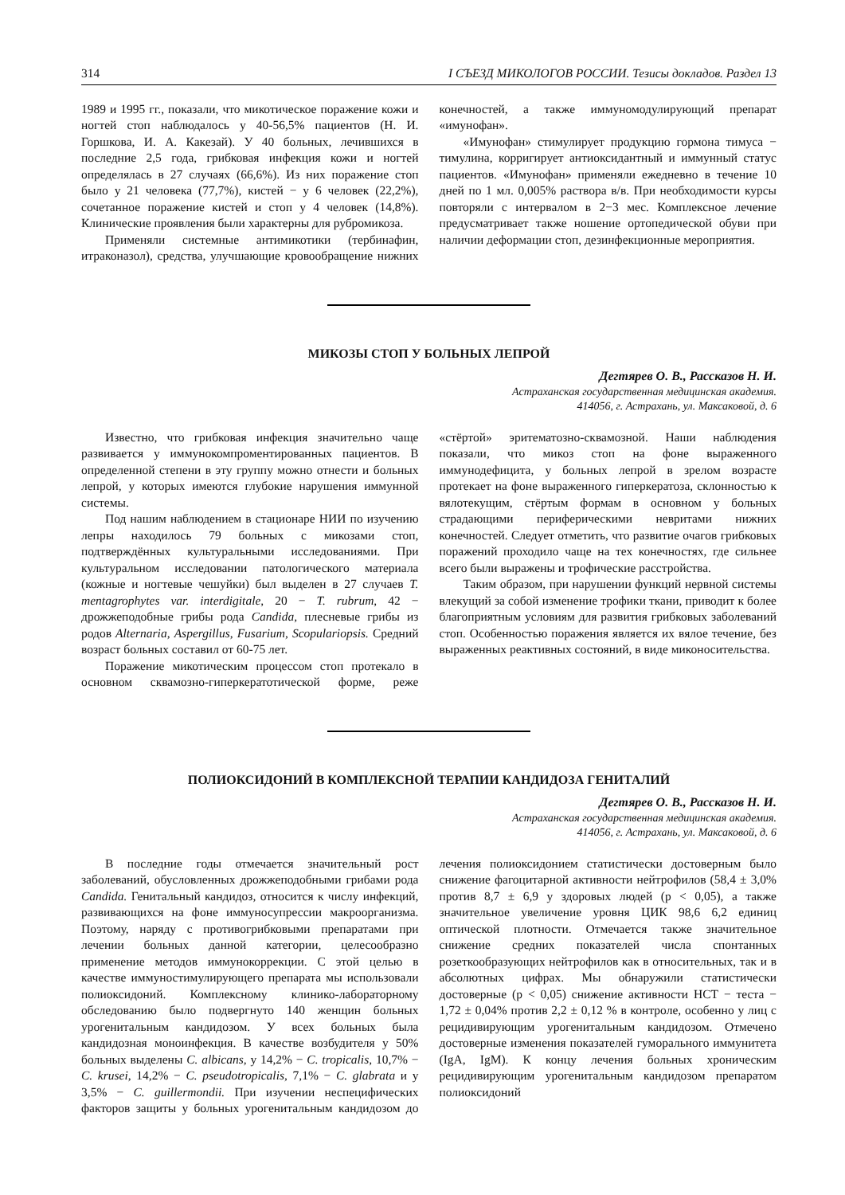314 I СЪЕЗД МИКОЛОГОВ РОССИИ. Тезисы докладов. Раздел 13
1989 и 1995 гг., показали, что микотическое поражение кожи и ногтей стоп наблюдалось у 40-56,5% пациентов (Н. И. Горшкова, И. А. Какезай). У 40 больных, лечившихся в последние 2,5 года, грибковая инфекция кожи и ногтей определялась в 27 случаях (66,6%). Из них поражение стоп было у 21 человека (77,7%), кистей − у 6 человек (22,2%), сочетанное поражение кистей и стоп у 4 человек (14,8%). Клинические проявления были характерны для рубромикоза.
Применяли системные антимикотики (тербинафин, итраконазол), средства, улучшающие кровообращение нижних конечностей, а также иммуномодулирующий препарат «имунофан».
«Имунофан» стимулирует продукцию гормона тимуса − тимулина, корригирует антиоксидантный и иммунный статус пациентов. «Имунофан» применяли ежедневно в течение 10 дней по 1 мл. 0,005% раствора в/в. При необходимости курсы повторяли с интервалом в 2−3 мес. Комплексное лечение предусматривает также ношение ортопедической обуви при наличии деформации стоп, дезинфекционные мероприятия.
МИКОЗЫ СТОП У БОЛЬНЫХ ЛЕПРОЙ
Дегтярев О. В., Рассказов Н. И.
Астраханская государственная медицинская академия.
414056, г. Астрахань, ул. Максаковой, д. 6
Известно, что грибковая инфекция значительно чаще развивается у иммунокомпроментированных пациентов. В определенной степени в эту группу можно отнести и больных лепрой, у которых имеются глубокие нарушения иммунной системы.
Под нашим наблюдением в стационаре НИИ по изучению лепры находилось 79 больных с микозами стоп, подтверждённых культуральными исследованиями. При культуральном исследовании патологического материала (кожные и ногтевые чешуйки) был выделен в 27 случаев T. mentagrophytes var. interdigitale, 20 − T. rubrum, 42 − дрожжеподобные грибы рода Candida, плесневые грибы из родов Alternaria, Aspergillus, Fusarium, Scopulariopsis. Средний возраст больных составил от 60-75 лет.
Поражение микотическим процессом стоп протекало в основном сквамозно-гиперкератотической форме, реже «стёртой» эритематозно-сквамозной. Наши наблюдения показали, что микоз стоп на фоне выраженного иммунодефицита, у больных лепрой в зрелом возрасте протекает на фоне выраженного гиперкератоза, склонностью к вялотекущим, стёртым формам в основном у больных страдающими периферическими невритами нижних конечностей. Следует отметить, что развитие очагов грибковых поражений проходило чаще на тех конечностях, где сильнее всего были выражены и трофические расстройства.
Таким образом, при нарушении функций нервной системы влекущий за собой изменение трофики ткани, приводит к более благоприятным условиям для развития грибковых заболеваний стоп. Особенностью поражения является их вялое течение, без выраженных реактивных состояний, в виде миконосительства.
ПОЛИОКСИДОНИЙ В КОМПЛЕКСНОЙ ТЕРАПИИ КАНДИДОЗА ГЕНИТАЛИЙ
Дегтярев О. В., Рассказов Н. И.
Астраханская государственная медицинская академия.
414056, г. Астрахань, ул. Максаковой, д. 6
В последние годы отмечается значительный рост заболеваний, обусловленных дрожжеподобными грибами рода Candida. Генитальный кандидоз, относится к числу инфекций, развивающихся на фоне иммуносупрессии макроорганизма. Поэтому, наряду с противогрибковыми препаратами при лечении больных данной категории, целесообразно применение методов иммунокоррекции. С этой целью в качестве иммуностимулирующего препарата мы использовали полиоксидоний. Комплексному клинико-лабораторному обследованию было подвергнуто 140 женщин больных урогенитальным кандидозом. У всех больных была кандидозная моноинфекция. В качестве возбудителя у 50% больных выделены C. albicans, у 14,2% − C. tropicalis, 10,7% − C. krusei, 14,2% − C. pseudotropicalis, 7,1% − C. glabrata и у 3,5% − C. guillermondii. При изучении неспецифических факторов защиты у больных урогенитальным кандидозом до лечения полиоксидонием статистически достоверным было снижение фагоцитарной активности нейтрофилов (58,4 ± 3,0% против 8,7 ± 6,9 у здоровых людей (p < 0,05), а также значительное увеличение уровня ЦИК 98,6 6,2 единиц оптической плотности. Отмечается также значительное снижение средних показателей числа спонтанных розеткообразующих нейтрофилов как в относительных, так и в абсолютных цифрах. Мы обнаружили статистически достоверные (p < 0,05) снижение активности НСТ − теста − 1,72 ± 0,04% против 2,2 ± 0,12 % в контроле, особенно у лиц с рецидивирующим урогенитальным кандидозом. Отмечено достоверные изменения показателей гуморального иммунитета (IgA, IgM). К концу лечения больных хроническим рецидивирующим урогенитальным кандидозом препаратом полиоксидоний